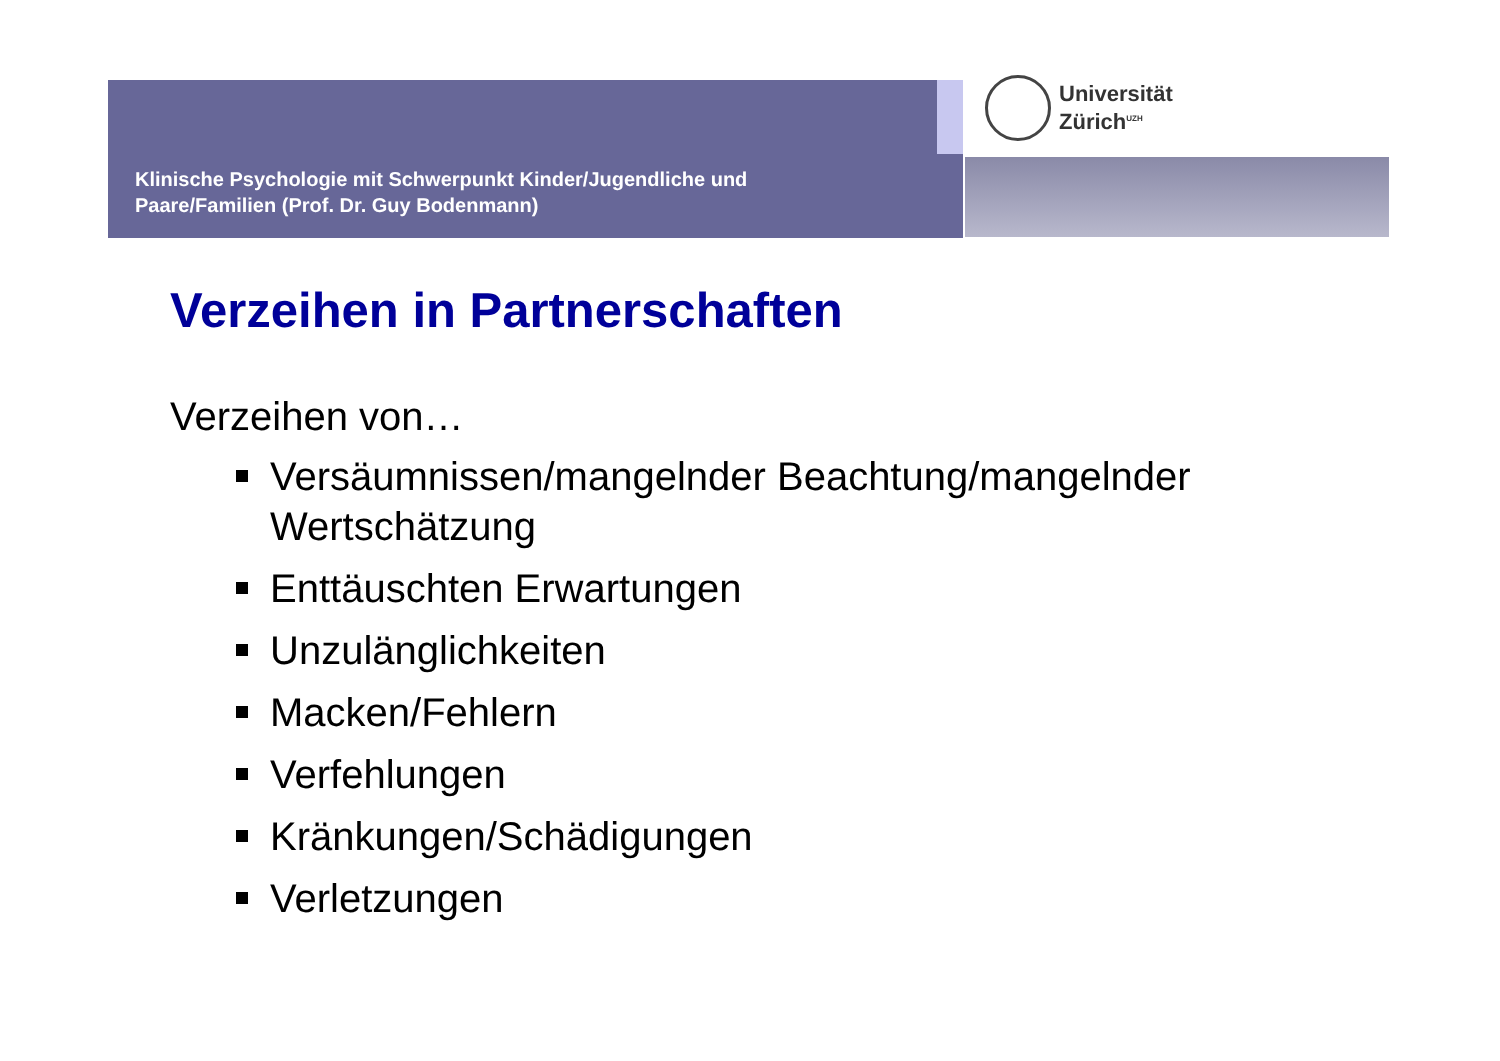Klinische Psychologie mit Schwerpunkt Kinder/Jugendliche und
Paare/Familien (Prof. Dr. Guy Bodenmann)
Universität
Zürich<sup>UZH</sup>
Verzeihen in Partnerschaften
Verzeihen von…
Versäumnissen/mangelnder Beachtung/mangelnder Wertschätzung
Enttäuschten Erwartungen
Unzulänglichkeiten
Macken/Fehlern
Verfehlungen
Kränkungen/Schädigungen
Verletzungen